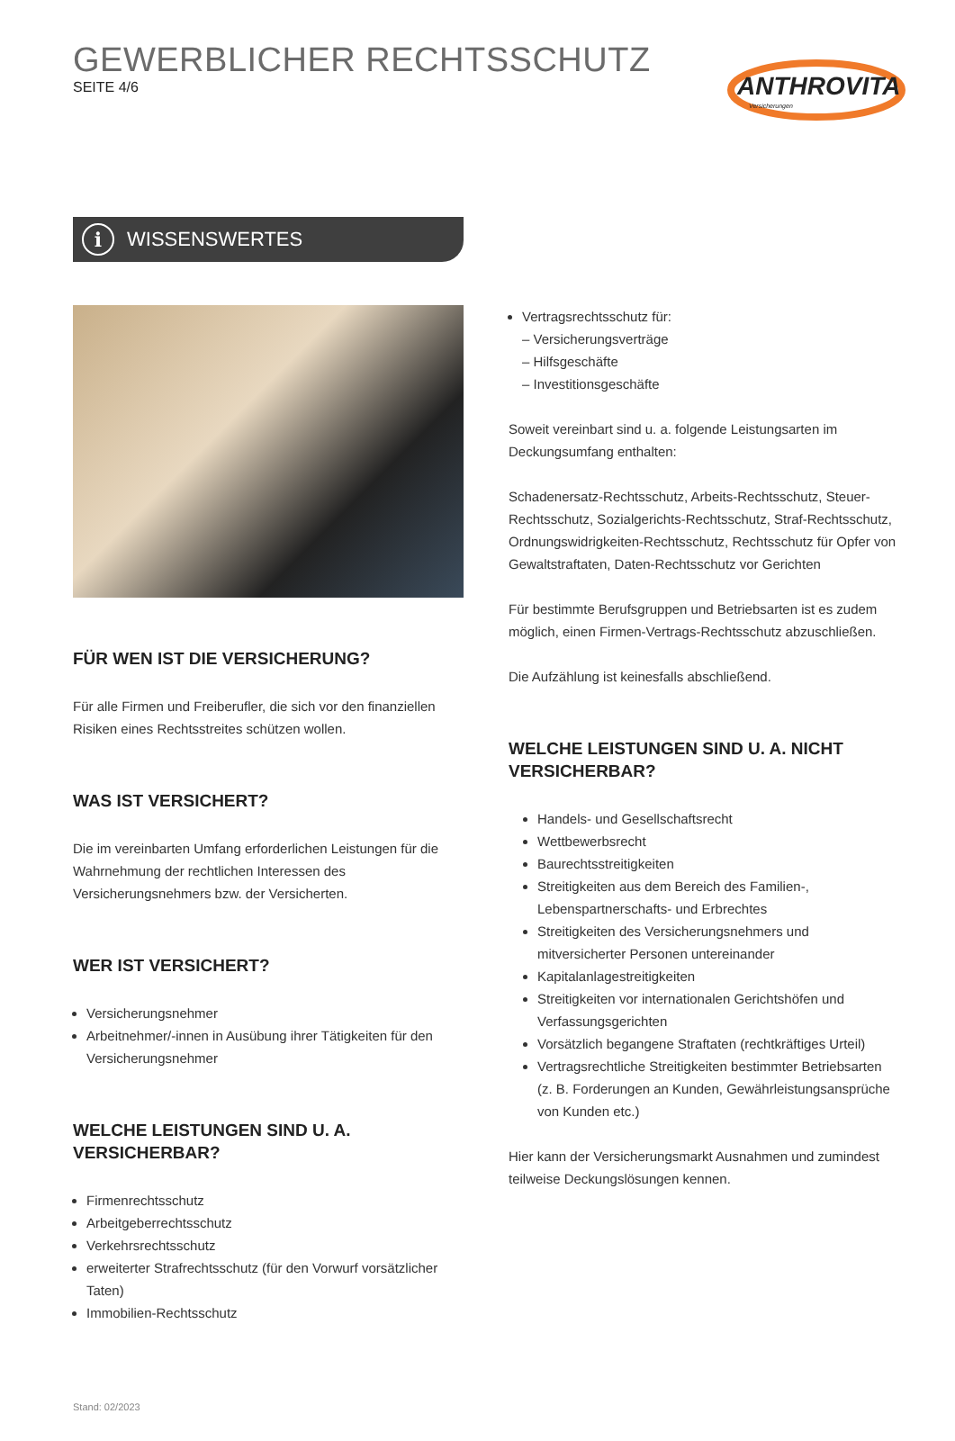GEWERBLICHER RECHTSSCHUTZ
SEITE 4/6
ANTHROVITA
Versicherungen
i WISSENSWERTES
FÜR WEN IST DIE VERSICHERUNG?
Für alle Firmen und Freiberufler, die sich vor den finanziellen Risiken eines Rechtsstreites schützen wollen.
WAS IST VERSICHERT?
Die im vereinbarten Umfang erforderlichen Leistungen für die Wahrnehmung der rechtlichen Interessen des Versicherungsnehmers bzw. der Versicherten.
WER IST VERSICHERT?
Versicherungsnehmer
Arbeitnehmer/-innen in Ausübung ihrer Tätigkeiten für den Versicherungsnehmer
WELCHE LEISTUNGEN SIND U. A. VERSICHERBAR?
Firmenrechtsschutz
Arbeitgeberrechtsschutz
Verkehrsrechtsschutz
erweiterter Strafrechtsschutz (für den Vorwurf vorsätzlicher Taten)
Immobilien-Rechtsschutz
Stand: 02/2023
Vertragsrechtsschutz für:
– Versicherungsverträge
– Hilfsgeschäfte
– Investitionsgeschäfte
Soweit vereinbart sind u. a. folgende Leistungsarten im Deckungsumfang enthalten:
Schadenersatz-Rechtsschutz, Arbeits-Rechtsschutz, Steuer-Rechtsschutz, Sozialgerichts-Rechtsschutz, Straf-Rechtsschutz, Ordnungswidrigkeiten-Rechtsschutz, Rechtsschutz für Opfer von Gewaltstraftaten, Daten-Rechtsschutz vor Gerichten
Für bestimmte Berufsgruppen und Betriebsarten ist es zudem möglich, einen Firmen-Vertrags-Rechtsschutz abzuschließen.
Die Aufzählung ist keinesfalls abschließend.
WELCHE LEISTUNGEN SIND U. A. NICHT VERSICHERBAR?
Handels- und Gesellschaftsrecht
Wettbewerbsrecht
Baurechtsstreitigkeiten
Streitigkeiten aus dem Bereich des Familien-, Lebenspartnerschafts- und Erbrechtes
Streitigkeiten des Versicherungsnehmers und mitversicherter Personen untereinander
Kapitalanlagestreitigkeiten
Streitigkeiten vor internationalen Gerichtshöfen und Verfassungsgerichten
Vorsätzlich begangene Straftaten (rechtkräftiges Urteil)
Vertragsrechtliche Streitigkeiten bestimmter Betriebsarten (z. B. Forderungen an Kunden, Gewährleistungsansprüche von Kunden etc.)
Hier kann der Versicherungsmarkt Ausnahmen und zumindest teilweise Deckungslösungen kennen.